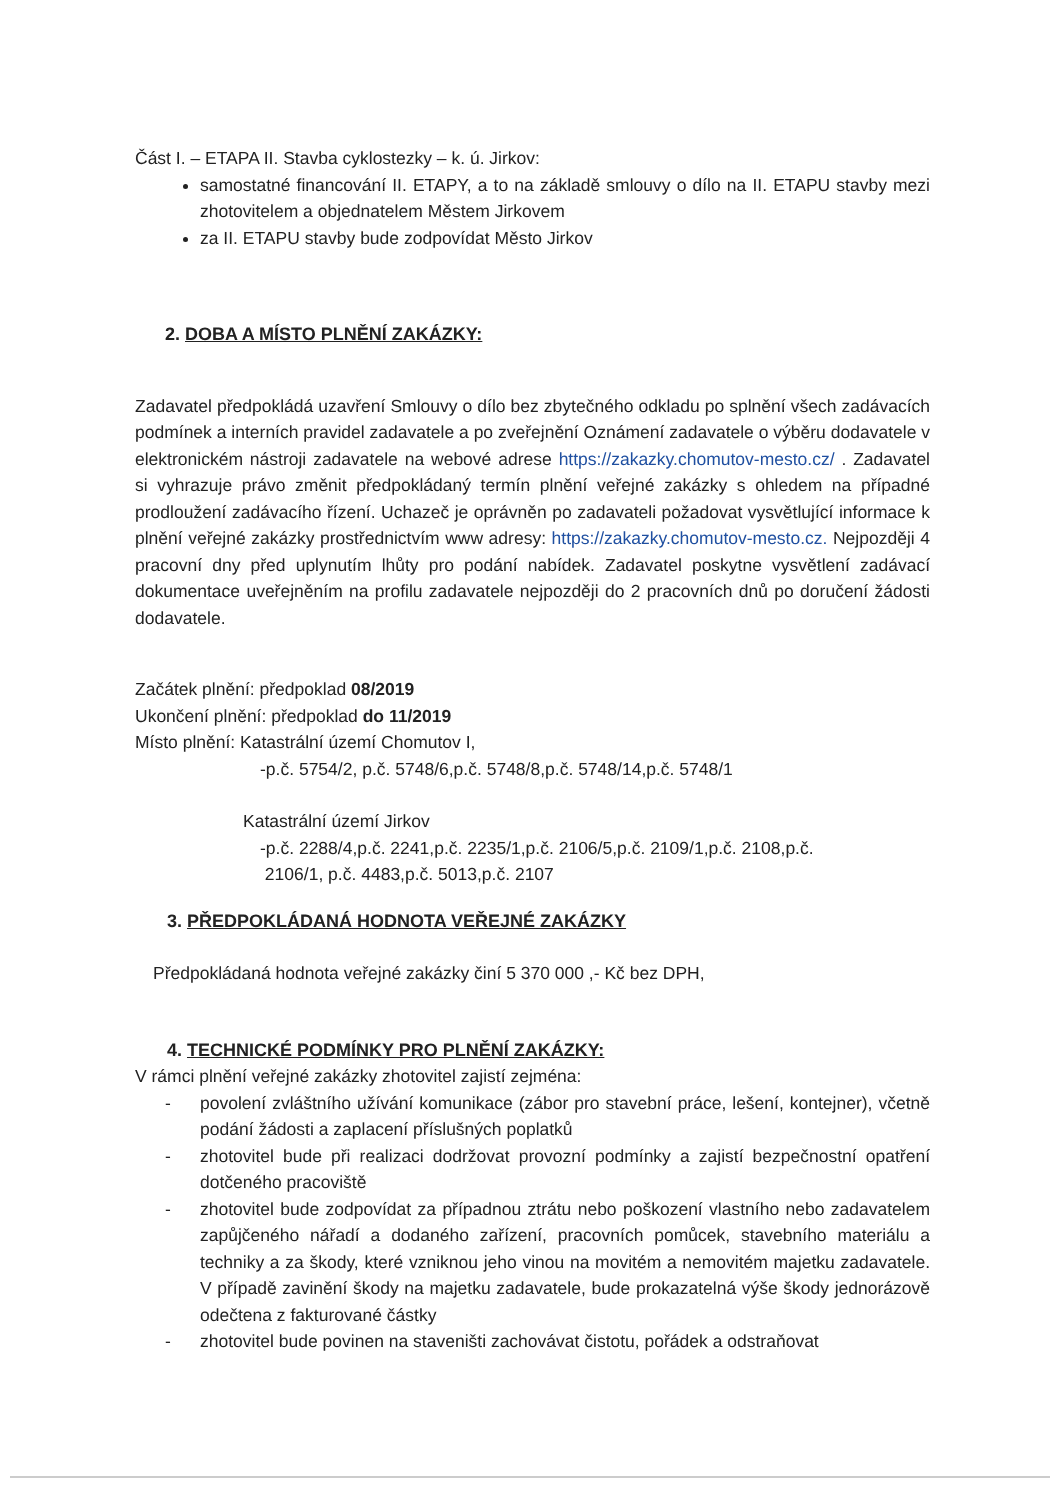Část I. – ETAPA II. Stavba cyklostezky – k. ú. Jirkov:
samostatné financování II. ETAPY, a to na základě smlouvy o dílo na II. ETAPU stavby mezi zhotovitelem a objednatelem Městem Jirkovem
za II. ETAPU stavby bude zodpovídat Město Jirkov
2. DOBA A MÍSTO PLNĚNÍ ZAKÁZKY:
Zadavatel předpokládá uzavření Smlouvy o dílo bez zbytečného odkladu po splnění všech zadávacích podmínek a interních pravidel zadavatele a po zveřejnění Oznámení zadavatele o výběru dodavatele v elektronickém nástroji zadavatele na webové adrese https://zakazky.chomutov-mesto.cz/ . Zadavatel si vyhrazuje právo změnit předpokládaný termín plnění veřejné zakázky s ohledem na případné prodloužení zadávacího řízení. Uchazeč je oprávněn po zadavateli požadovat vysvětlující informace k plnění veřejné zakázky prostřednictvím www adresy: https://zakazky.chomutov-mesto.cz. Nejpozději 4 pracovní dny před uplynutím lhůty pro podání nabídek. Zadavatel poskytne vysvětlení zadávací dokumentace uveřejněním na profilu zadavatele nejpozději do 2 pracovních dnů po doručení žádosti dodavatele.
Začátek plnění: předpoklad 08/2019
Ukončení plnění: předpoklad do 11/2019
Místo plnění: Katastrální území Chomutov I,
-p.č. 5754/2, p.č. 5748/6,p.č. 5748/8,p.č. 5748/14,p.č. 5748/1
Katastrální území Jirkov
-p.č. 2288/4,p.č. 2241,p.č. 2235/1,p.č. 2106/5,p.č. 2109/1,p.č. 2108,p.č.
2106/1, p.č. 4483,p.č. 5013,p.č. 2107
3. PŘEDPOKLÁDANÁ HODNOTA VEŘEJNÉ ZAKÁZKY
Předpokládaná hodnota veřejné zakázky činí 5 370 000 ,- Kč bez DPH,
4. TECHNICKÉ PODMÍNKY PRO PLNĚNÍ ZAKÁZKY:
V rámci plnění veřejné zakázky zhotovitel zajistí zejména:
- povolení zvláštního užívání komunikace (zábor pro stavební práce, lešení, kontejner), včetně podání žádosti a zaplacení příslušných poplatků
- zhotovitel bude při realizaci dodržovat provozní podmínky a zajistí bezpečnostní opatření dotčeného pracoviště
- zhotovitel bude zodpovídat za případnou ztrátu nebo poškození vlastního nebo zadavatelem zapůjčeného nářadí a dodaného zařízení, pracovních pomůcek, stavebního materiálu a techniky a za škody, které vzniknou jeho vinou na movitém a nemovitém majetku zadavatele. V případě zavinění škody na majetku zadavatele, bude prokazatelná výše škody jednorázově odečtena z fakturované částky
- zhotovitel bude povinen na staveništi zachovávat čistotu, pořádek a odstraňovat